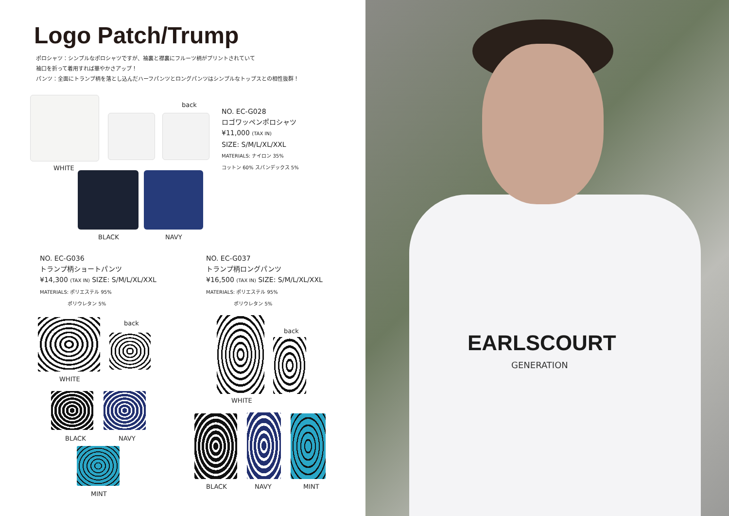Logo Patch/Trump
ポロシャツ：シンプルなポロシャツですが、袖裏と襟裏にフルーツ柄がプリントされていて
袖口を折って着用すれば華やかさアップ！
パンツ：全面にトランプ柄を落とし込んだハーフパンツとロングパンツはシンプルなトップスとの相性抜群！
back
NO. EC-G028
ロゴワッペンポロシャツ
¥11,000 (TAX IN)
SIZE: S/M/L/XL/XXL
MATERIALS: ナイロン 35%
コットン 60% スパンデックス 5%
WHITE
BLACK NAVY
NO. EC-G036
トランプ柄ショートパンツ
¥14,300 (TAX IN) SIZE: S/M/L/XL/XXL
MATERIALS: ポリエステル 95%
ポリウレタン 5%
NO. EC-G037
トランプ柄ロングパンツ
¥16,500 (TAX IN) SIZE: S/M/L/XL/XXL
MATERIALS: ポリエステル 95%
ポリウレタン 5%
back
WHITE
BLACK NAVY
MINT
back
WHITE
BLACK NAVY MINT
EARLSCOURT
GENERATION